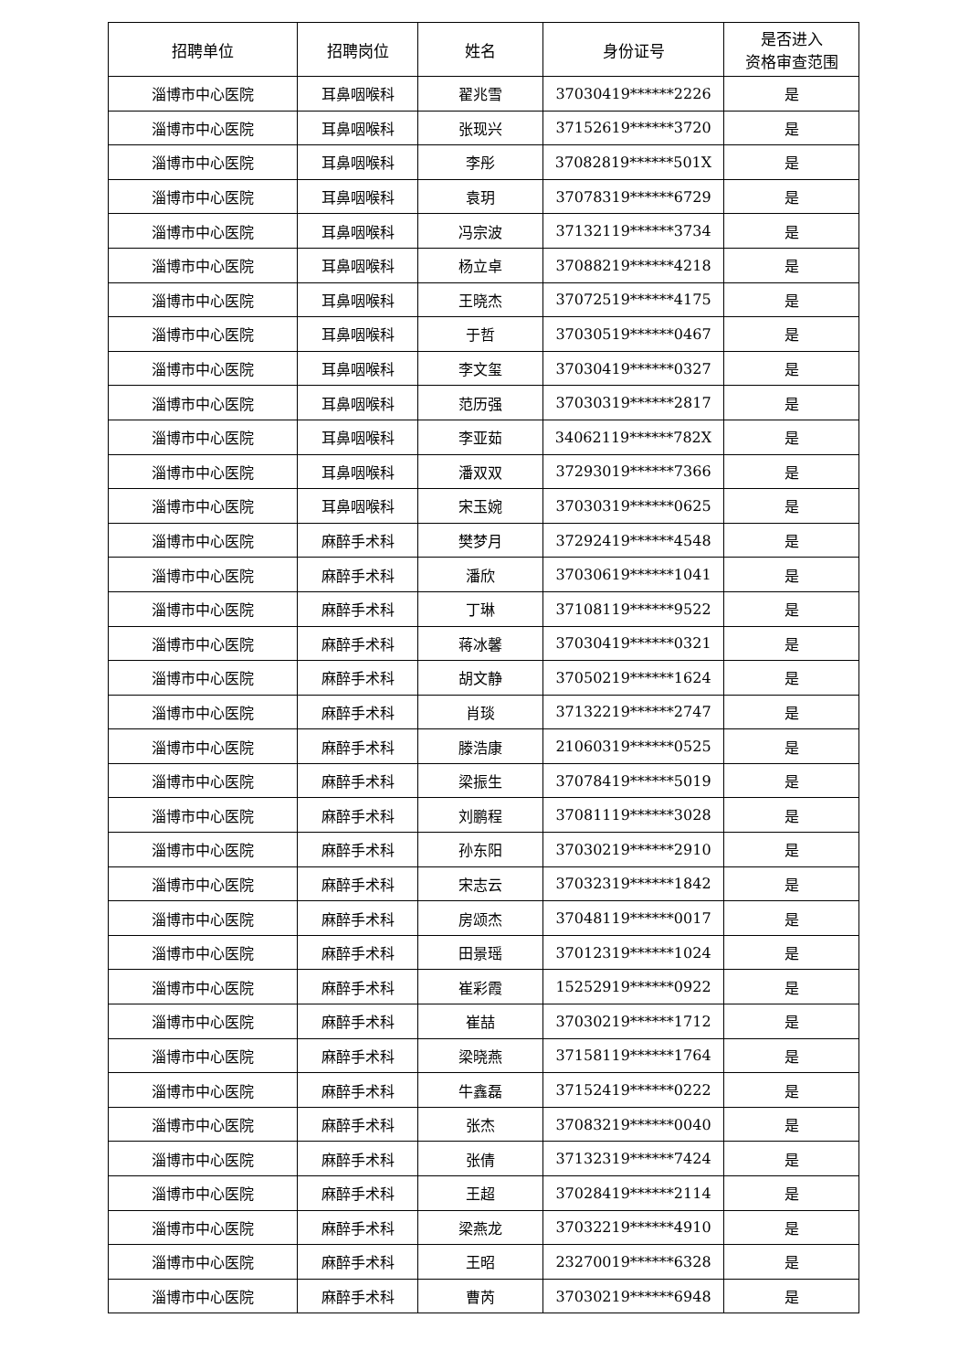| 招聘单位 | 招聘岗位 | 姓名 | 身份证号 | 是否进入 资格审查范围 |
| --- | --- | --- | --- | --- |
| 淄博市中心医院 | 耳鼻咽喉科 | 翟兆雪 | 37030419******2226 | 是 |
| 淄博市中心医院 | 耳鼻咽喉科 | 张现兴 | 37152619******3720 | 是 |
| 淄博市中心医院 | 耳鼻咽喉科 | 李彤 | 37082819******501X | 是 |
| 淄博市中心医院 | 耳鼻咽喉科 | 袁玥 | 37078319******6729 | 是 |
| 淄博市中心医院 | 耳鼻咽喉科 | 冯宗波 | 37132119******3734 | 是 |
| 淄博市中心医院 | 耳鼻咽喉科 | 杨立卓 | 37088219******4218 | 是 |
| 淄博市中心医院 | 耳鼻咽喉科 | 王晓杰 | 37072519******4175 | 是 |
| 淄博市中心医院 | 耳鼻咽喉科 | 于哲 | 37030519******0467 | 是 |
| 淄博市中心医院 | 耳鼻咽喉科 | 李文玺 | 37030419******0327 | 是 |
| 淄博市中心医院 | 耳鼻咽喉科 | 范历强 | 37030319******2817 | 是 |
| 淄博市中心医院 | 耳鼻咽喉科 | 李亚茹 | 34062119******782X | 是 |
| 淄博市中心医院 | 耳鼻咽喉科 | 潘双双 | 37293019******7366 | 是 |
| 淄博市中心医院 | 耳鼻咽喉科 | 宋玉婉 | 37030319******0625 | 是 |
| 淄博市中心医院 | 麻醉手术科 | 樊梦月 | 37292419******4548 | 是 |
| 淄博市中心医院 | 麻醉手术科 | 潘欣 | 37030619******1041 | 是 |
| 淄博市中心医院 | 麻醉手术科 | 丁琳 | 37108119******9522 | 是 |
| 淄博市中心医院 | 麻醉手术科 | 蒋冰馨 | 37030419******0321 | 是 |
| 淄博市中心医院 | 麻醉手术科 | 胡文静 | 37050219******1624 | 是 |
| 淄博市中心医院 | 麻醉手术科 | 肖琰 | 37132219******2747 | 是 |
| 淄博市中心医院 | 麻醉手术科 | 滕浩康 | 21060319******0525 | 是 |
| 淄博市中心医院 | 麻醉手术科 | 梁振生 | 37078419******5019 | 是 |
| 淄博市中心医院 | 麻醉手术科 | 刘鹏程 | 37081119******3028 | 是 |
| 淄博市中心医院 | 麻醉手术科 | 孙东阳 | 37030219******2910 | 是 |
| 淄博市中心医院 | 麻醉手术科 | 宋志云 | 37032319******1842 | 是 |
| 淄博市中心医院 | 麻醉手术科 | 房颂杰 | 37048119******0017 | 是 |
| 淄博市中心医院 | 麻醉手术科 | 田景瑶 | 37012319******1024 | 是 |
| 淄博市中心医院 | 麻醉手术科 | 崔彩霞 | 15252919******0922 | 是 |
| 淄博市中心医院 | 麻醉手术科 | 崔喆 | 37030219******1712 | 是 |
| 淄博市中心医院 | 麻醉手术科 | 梁晓燕 | 37158119******1764 | 是 |
| 淄博市中心医院 | 麻醉手术科 | 牛鑫磊 | 37152419******0222 | 是 |
| 淄博市中心医院 | 麻醉手术科 | 张杰 | 37083219******0040 | 是 |
| 淄博市中心医院 | 麻醉手术科 | 张倩 | 37132319******7424 | 是 |
| 淄博市中心医院 | 麻醉手术科 | 王超 | 37028419******2114 | 是 |
| 淄博市中心医院 | 麻醉手术科 | 梁燕龙 | 37032219******4910 | 是 |
| 淄博市中心医院 | 麻醉手术科 | 王昭 | 23270019******6328 | 是 |
| 淄博市中心医院 | 麻醉手术科 | 曹芮 | 37030219******6948 | 是 |